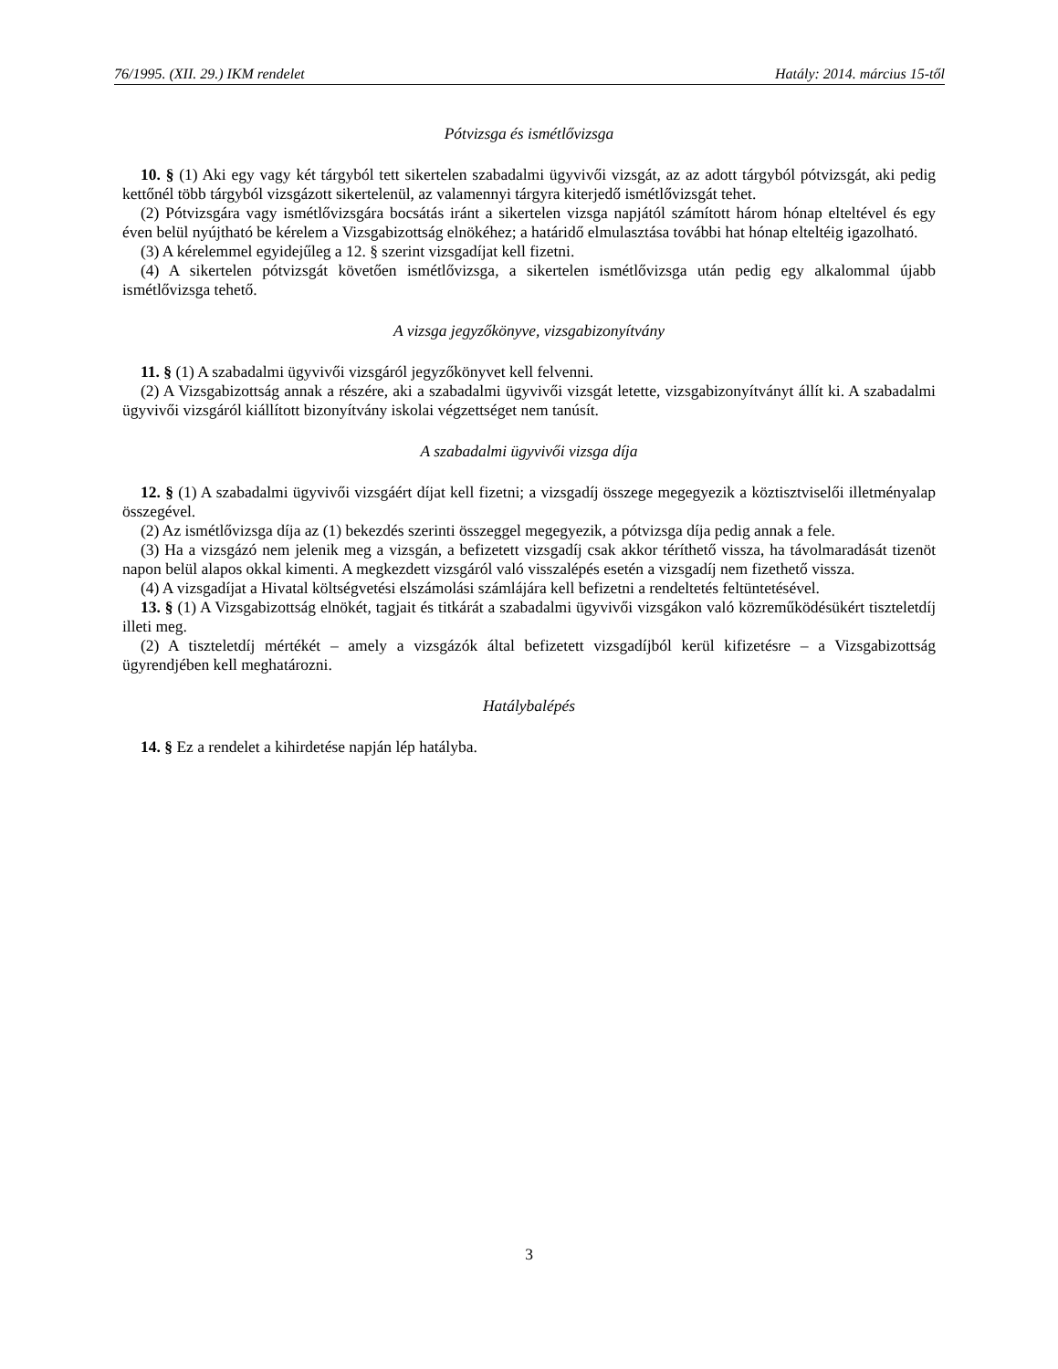76/1995. (XII. 29.) IKM rendelet Hatály: 2014. március 15-től
Pótvizsga és ismétlővizsga
10. § (1) Aki egy vagy két tárgyból tett sikertelen szabadalmi ügyvivői vizsgát, az az adott tárgyból pótvizsgát, aki pedig kettőnél több tárgyból vizsgázott sikertelenül, az valamennyi tárgyra kiterjedő ismétlővizsgát tehet.
(2) Pótvizsgára vagy ismétlővizsgára bocsátás iránt a sikertelen vizsga napjától számított három hónap elteltével és egy éven belül nyújtható be kérelem a Vizsgabizottság elnökéhez; a határidő elmulasztása további hat hónap elteltéig igazolható.
(3) A kérelemmel egyidejűleg a 12. § szerint vizsgadíjat kell fizetni.
(4) A sikertelen pótvizsgát követően ismétlővizsga, a sikertelen ismétlővizsga után pedig egy alkalommal újabb ismétlővizsga tehető.
A vizsga jegyzőkönyve, vizsgabizonyítvány
11. § (1) A szabadalmi ügyvivői vizsgáról jegyzőkönyvet kell felvenni.
(2) A Vizsgabizottság annak a részére, aki a szabadalmi ügyvivői vizsgát letette, vizsgabizonyítványt állít ki. A szabadalmi ügyvivői vizsgáról kiállított bizonyítvány iskolai végzettséget nem tanúsít.
A szabadalmi ügyvivői vizsga díja
12. § (1) A szabadalmi ügyvivői vizsgáért díjat kell fizetni; a vizsgadíj összege megegyezik a köztisztviselői illetményalap összegével.
(2) Az ismétlővizsga díja az (1) bekezdés szerinti összeggel megegyezik, a pótvizsga díja pedig annak a fele.
(3) Ha a vizsgázó nem jelenik meg a vizsgán, a befizetett vizsgadíj csak akkor téríthető vissza, ha távolmaradását tizenöt napon belül alapos okkal kimenti. A megkezdett vizsgáról való visszalépés esetén a vizsgadíj nem fizethető vissza.
(4) A vizsgadíjat a Hivatal költségvetési elszámolási számlájára kell befizetni a rendeltetés feltüntetésével.
13. § (1) A Vizsgabizottság elnökét, tagjait és titkárát a szabadalmi ügyvivői vizsgákon való közreműködésükért tiszteletdíj illeti meg.
(2) A tiszteletdíj mértékét – amely a vizsgázók által befizetett vizsgadíjból kerül kifizetésre – a Vizsgabizottság ügyrendjében kell meghatározni.
Hatálybalépés
14. § Ez a rendelet a kihirdetése napján lép hatályba.
3